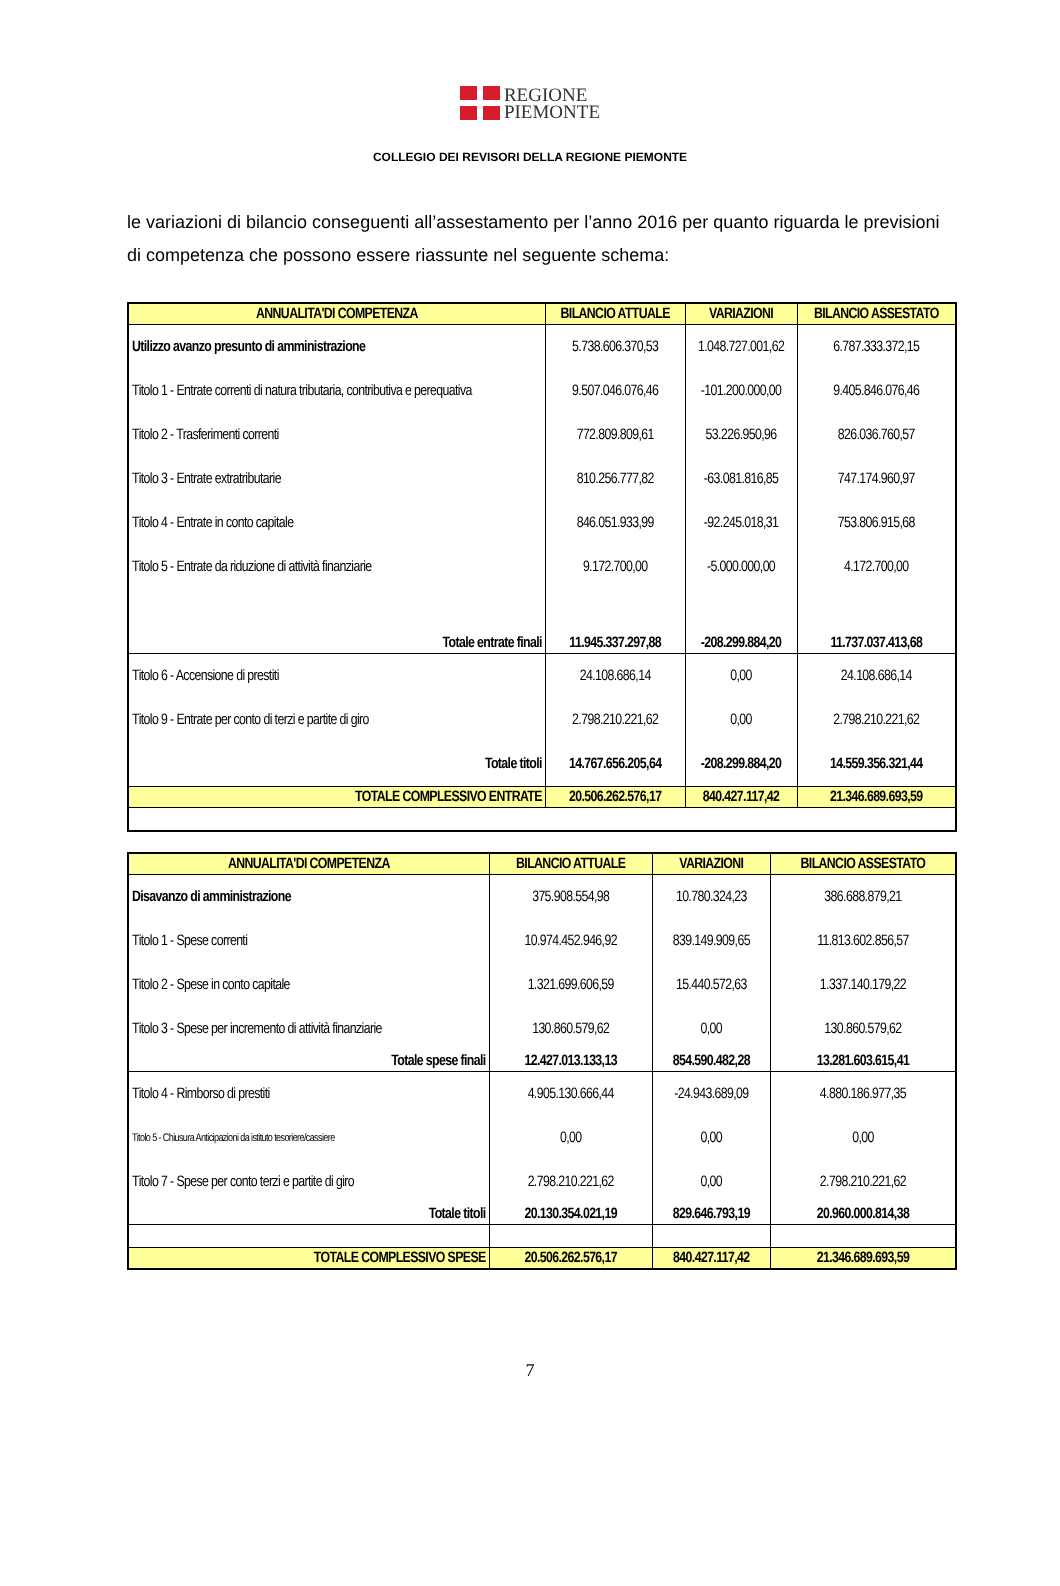REGIONE
PIEMONTE
COLLEGIO DEI REVISORI DELLA REGIONE PIEMONTE
le variazioni di bilancio conseguenti all’assestamento per l’anno 2016 per quanto riguarda le previsioni di competenza che possono essere riassunte nel seguente schema:
| ANNUALITA'DI COMPETENZA | BILANCIO ATTUALE | VARIAZIONI | BILANCIO ASSESTATO |
| --- | --- | --- | --- |
| Utilizzo avanzo presunto di amministrazione | 5.738.606.370,53 | 1.048.727.001,62 | 6.787.333.372,15 |
| Titolo 1 - Entrate correnti di natura tributaria, contributiva e perequativa | 9.507.046.076,46 | -101.200.000,00 | 9.405.846.076,46 |
| Titolo 2 - Trasferimenti correnti | 772.809.809,61 | 53.226.950,96 | 826.036.760,57 |
| Titolo 3 - Entrate extratributarie | 810.256.777,82 | -63.081.816,85 | 747.174.960,97 |
| Titolo 4 - Entrate in conto capitale | 846.051.933,99 | -92.245.018,31 | 753.806.915,68 |
| Titolo 5 - Entrate da riduzione di attività finanziarie | 9.172.700,00 | -5.000.000,00 | 4.172.700,00 |
| Totale entrate finali | 11.945.337.297,88 | -208.299.884,20 | 11.737.037.413,68 |
| Titolo 6 - Accensione di prestiti | 24.108.686,14 | 0,00 | 24.108.686,14 |
| Titolo 9 - Entrate per conto di terzi e partite di giro | 2.798.210.221,62 | 0,00 | 2.798.210.221,62 |
| Totale titoli | 14.767.656.205,64 | -208.299.884,20 | 14.559.356.321,44 |
| TOTALE COMPLESSIVO ENTRATE | 20.506.262.576,17 | 840.427.117,42 | 21.346.689.693,59 |
| ANNUALITA'DI COMPETENZA | BILANCIO ATTUALE | VARIAZIONI | BILANCIO ASSESTATO |
| --- | --- | --- | --- |
| Disavanzo di amministrazione | 375.908.554,98 | 10.780.324,23 | 386.688.879,21 |
| Titolo 1 - Spese correnti | 10.974.452.946,92 | 839.149.909,65 | 11.813.602.856,57 |
| Titolo 2 - Spese in conto capitale | 1.321.699.606,59 | 15.440.572,63 | 1.337.140.179,22 |
| Titolo 3 - Spese per incremento di attività finanziarie | 130.860.579,62 | 0,00 | 130.860.579,62 |
| Totale spese finali | 12.427.013.133,13 | 854.590.482,28 | 13.281.603.615,41 |
| Titolo 4 - Rimborso di prestiti | 4.905.130.666,44 | -24.943.689,09 | 4.880.186.977,35 |
| Titolo 5 - Chiusura Anticipazioni da istituto tesoriere/cassiere | 0,00 | 0,00 | 0,00 |
| Titolo 7 - Spese per conto terzi e partite di giro | 2.798.210.221,62 | 0,00 | 2.798.210.221,62 |
| Totale titoli | 20.130.354.021,19 | 829.646.793,19 | 20.960.000.814,38 |
| TOTALE COMPLESSIVO SPESE | 20.506.262.576,17 | 840.427.117,42 | 21.346.689.693,59 |
7